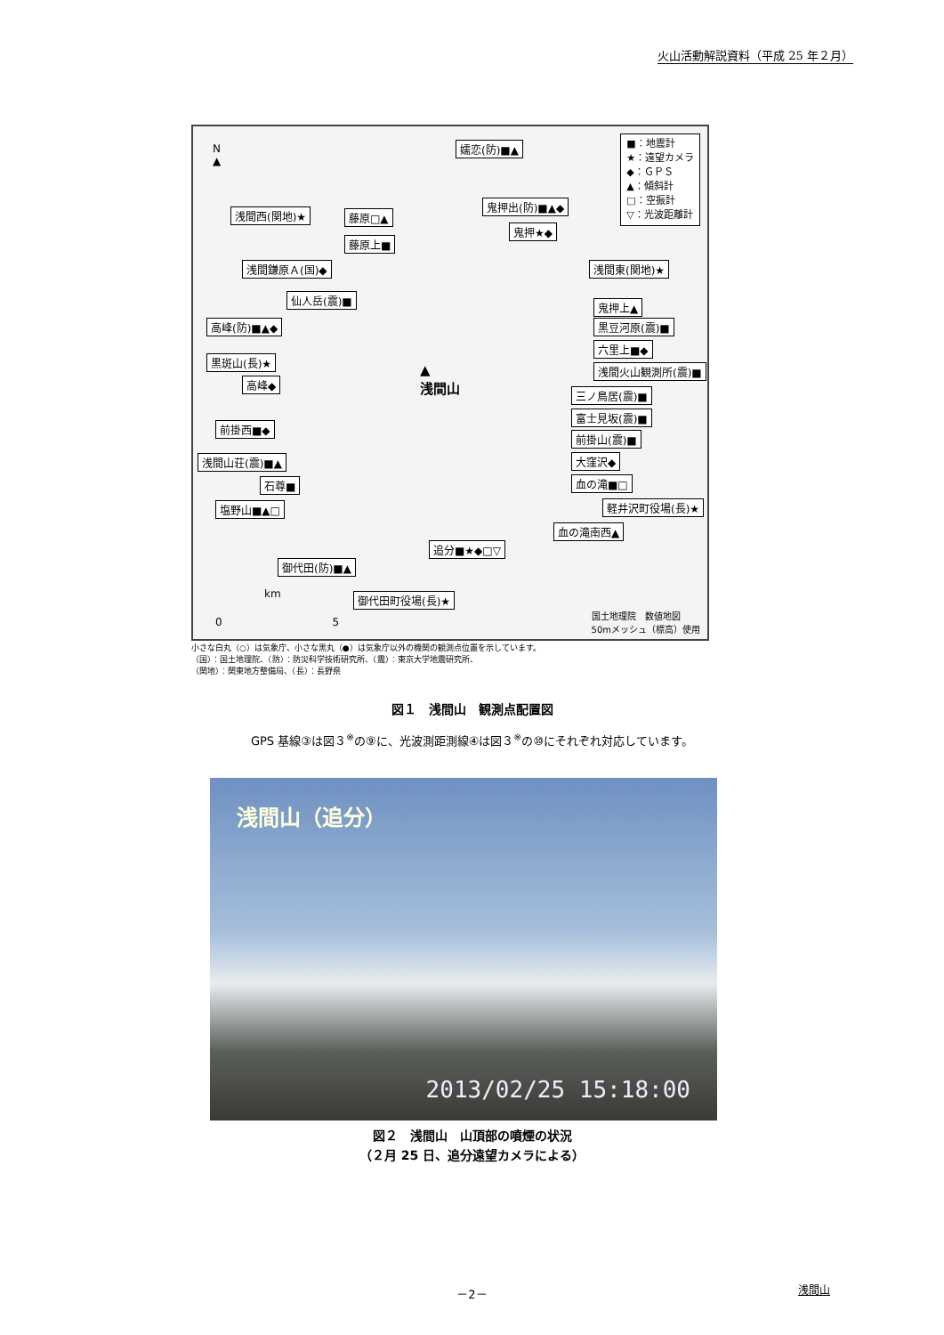火山活動解説資料（平成 25 年２月）
■：地震計
★：遠望カメラ
◆：ＧＰＳ
▲：傾斜計
□：空振計
▽：光波距離計
嬬恋(防)■▲
浅間西(関地)★ 藤原□▲
鬼押出(防)■▲◆
鬼押★◆
藤原上■
浅間鎌原Ａ(国)◆ 浅間東(関地)★
仙人岳(震)■
鬼押上▲
高峰(防)■▲◆ 黒豆河原(震)■
六里上■◆
黒斑山(長)★
浅間火山観測所(震)■
高峰◆
▲
浅間山
三ノ鳥居(震)■
富士見坂(震)■
前掛西■◆
前掛山(震)■
浅間山荘(震)■▲ 大窪沢◆
石尊■ 血の滝■□
塩野山■▲□ 軽井沢町役場(長)★
血の滝南西▲
追分■★◆□▽
御代田(防)■▲
御代田町役場(長)★
N
▲
km
0 5
国土地理院　数値地図
50mメッシュ（標高）使用
小さな白丸（○）は気象庁、小さな黒丸（●）は気象庁以外の機関の観測点位置を示しています。
（国）：国土地理院、（防）：防災科学技術研究所、（震）：東京大学地震研究所、
（関地）：関東地方整備局、（長）：長野県
図１　浅間山　観測点配置図
GPS 基線③は図３<sup>※</sup>の⑨に、光波測距測線④は図３<sup>※</sup>の⑩にそれぞれ対応しています。
浅間山（追分）
2013/02/25 15:18:00
図２　浅間山　山頂部の噴煙の状況
（２月 25 日、追分遠望カメラによる）
－2－ 浅間山